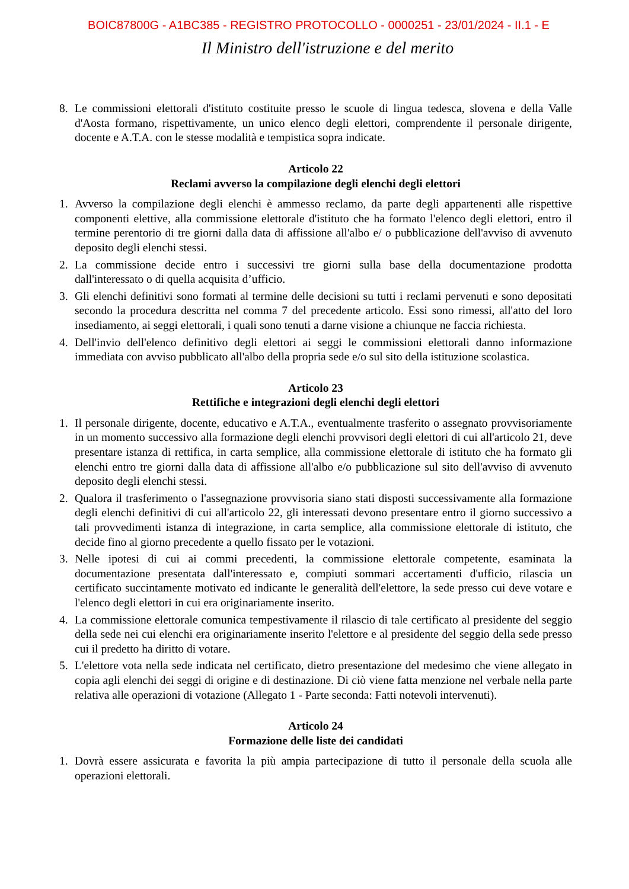BOIC87800G - A1BC385 - REGISTRO PROTOCOLLO - 0000251 - 23/01/2024 - II.1 - E
Il Ministro dell'istruzione e del merito
8. Le commissioni elettorali d'istituto costituite presso le scuole di lingua tedesca, slovena e della Valle d'Aosta formano, rispettivamente, un unico elenco degli elettori, comprendente il personale dirigente, docente e A.T.A. con le stesse modalità e tempistica sopra indicate.
Articolo 22
Reclami avverso la compilazione degli elenchi degli elettori
1. Avverso la compilazione degli elenchi è ammesso reclamo, da parte degli appartenenti alle rispettive componenti elettive, alla commissione elettorale d'istituto che ha formato l'elenco degli elettori, entro il termine perentorio di tre giorni dalla data di affissione all'albo e/ o pubblicazione dell'avviso di avvenuto deposito degli elenchi stessi.
2. La commissione decide entro i successivi tre giorni sulla base della documentazione prodotta dall'interessato o di quella acquisita d’ufficio.
3. Gli elenchi definitivi sono formati al termine delle decisioni su tutti i reclami pervenuti e sono depositati secondo la procedura descritta nel comma 7 del precedente articolo. Essi sono rimessi, all'atto del loro insediamento, ai seggi elettorali, i quali sono tenuti a darne visione a chiunque ne faccia richiesta.
4. Dell'invio dell'elenco definitivo degli elettori ai seggi le commissioni elettorali danno informazione immediata con avviso pubblicato all'albo della propria sede e/o sul sito della istituzione scolastica.
Articolo 23
Rettifiche e integrazioni degli elenchi degli elettori
1. Il personale dirigente, docente, educativo e A.T.A., eventualmente trasferito o assegnato provvisoriamente in un momento successivo alla formazione degli elenchi provvisori degli elettori di cui all'articolo 21, deve presentare istanza di rettifica, in carta semplice, alla commissione elettorale di istituto che ha formato gli elenchi entro tre giorni dalla data di affissione all'albo e/o pubblicazione sul sito dell'avviso di avvenuto deposito degli elenchi stessi.
2. Qualora il trasferimento o l'assegnazione provvisoria siano stati disposti successivamente alla formazione degli elenchi definitivi di cui all'articolo 22, gli interessati devono presentare entro il giorno successivo a tali provvedimenti istanza di integrazione, in carta semplice, alla commissione elettorale di istituto, che decide fino al giorno precedente a quello fissato per le votazioni.
3. Nelle ipotesi di cui ai commi precedenti, la commissione elettorale competente, esaminata la documentazione presentata dall'interessato e, compiuti sommari accertamenti d'ufficio, rilascia un certificato succintamente motivato ed indicante le generalità dell'elettore, la sede presso cui deve votare e l'elenco degli elettori in cui era originariamente inserito.
4. La commissione elettorale comunica tempestivamente il rilascio di tale certificato al presidente del seggio della sede nei cui elenchi era originariamente inserito l'elettore e al presidente del seggio della sede presso cui il predetto ha diritto di votare.
5. L'elettore vota nella sede indicata nel certificato, dietro presentazione del medesimo che viene allegato in copia agli elenchi dei seggi di origine e di destinazione. Di ciò viene fatta menzione nel verbale nella parte relativa alle operazioni di votazione (Allegato 1 - Parte seconda: Fatti notevoli intervenuti).
Articolo 24
Formazione delle liste dei candidati
1. Dovrà essere assicurata e favorita la più ampia partecipazione di tutto il personale della scuola alle operazioni elettorali.